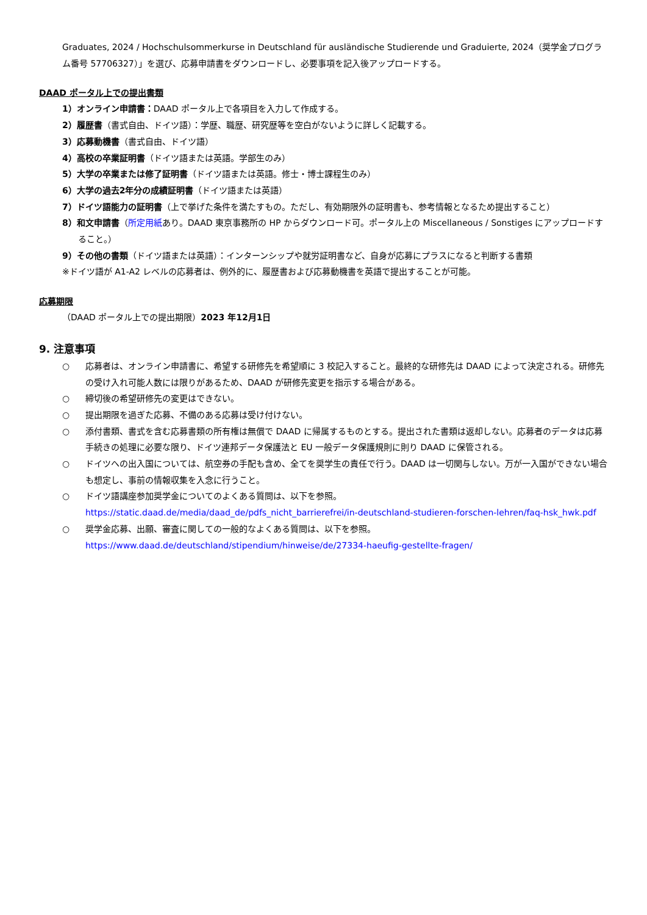Graduates, 2024 / Hochschulsommerkurse in Deutschland für ausländische Studierende und Graduierte, 2024（奨学金プログラム番号 57706327）」を選び、応募申請書をダウンロードし、必要事項を記入後アップロードする。
DAAD ポータル上での提出書類
1）オンライン申請書：DAAD ポータル上で各項目を入力して作成する。
2）履歴書（書式自由、ドイツ語）：学歴、職歴、研究歴等を空白がないように詳しく記載する。
3）応募動機書（書式自由、ドイツ語）
4）高校の卒業証明書（ドイツ語または英語。学部生のみ）
5）大学の卒業または修了証明書（ドイツ語または英語。修士・博士課程生のみ）
6）大学の過去2年分の成績証明書（ドイツ語または英語）
7）ドイツ語能力の証明書（上で挙げた条件を満たすもの。ただし、有効期限外の証明書も、参考情報となるため提出すること）
8）和文申請書（所定用紙あり。DAAD 東京事務所の HP からダウンロード可。ポータル上の Miscellaneous / Sonstiges にアップロードすること。）
9）その他の書類（ドイツ語または英語）：インターンシップや就労証明書など、自身が応募にプラスになると判断する書類
※ドイツ語が A1-A2 レベルの応募者は、例外的に、履歴書および応募動機書を英語で提出することが可能。
応募期限
（DAAD ポータル上での提出期限）2023 年12月1日
9. 注意事項
○ 応募者は、オンライン申請書に、希望する研修先を希望順に 3 校記入すること。最終的な研修先は DAAD によって決定される。研修先の受け入れ可能人数には限りがあるため、DAAD が研修先変更を指示する場合がある。
○ 締切後の希望研修先の変更はできない。
○ 提出期限を過ぎた応募、不備のある応募は受け付けない。
○ 添付書類、書式を含む応募書類の所有権は無償で DAAD に帰属するものとする。提出された書類は返却しない。応募者のデータは応募手続きの処理に必要な限り、ドイツ連邦データ保護法と EU 一般データ保護規則に則り DAAD に保管される。
○ ドイツへの出入国については、航空券の手配も含め、全てを奨学生の責任で行う。DAAD は一切関与しない。万が一入国ができない場合も想定し、事前の情報収集を入念に行うこと。
○ ドイツ語講座参加奨学金についてのよくある質問は、以下を参照。
https://static.daad.de/media/daad_de/pdfs_nicht_barrierefrei/in-deutschland-studieren-forschen-lehren/faq-hsk_hwk.pdf
○ 奨学金応募、出願、審査に関しての一般的なよくある質問は、以下を参照。
https://www.daad.de/deutschland/stipendium/hinweise/de/27334-haeufig-gestellte-fragen/